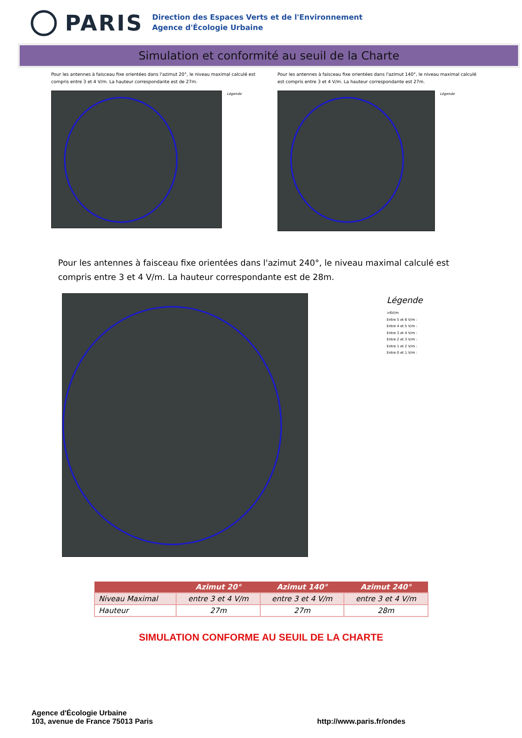PARIS
Direction des Espaces Verts et de l'Environnement
Agence d'Écologie Urbaine
Simulation et conformité au seuil de la Charte
Pour les antennes à faisceau fixe orientées dans l'azimut 20°, le niveau maximal calculé est compris entre 3 et 4 V/m. La hauteur correspondante est de 27m.
Légende
Pour les antennes à faisceau fixe orientées dans l'azimut 140°, le niveau maximal calculé est compris entre 3 et 4 V/m. La hauteur correspondante est 27m.
Légende
Pour les antennes à faisceau fixe orientées dans l'azimut 240°, le niveau maximal calculé est compris entre 3 et 4 V/m. La hauteur correspondante est de 28m.
Légende
>6V/m
Entre 5 et 6 V/m :
Entre 4 et 5 V/m :
Entre 3 et 4 V/m :
Entre 2 et 3 V/m :
Entre 1 et 2 V/m :
Entre 0 et 1 V/m :
| | Azimut 20° | Azimut 140° | Azimut 240° |
| --- | --- | --- | --- |
| Niveau Maximal | entre 3 et 4 V/m | entre 3 et 4 V/m | entre 3 et 4 V/m |
| Hauteur | 27m | 27m | 28m |
SIMULATION CONFORME AU SEUIL DE LA CHARTE
Agence d'Écologie Urbaine
103, avenue de France 75013 Paris
http://www.paris.fr/ondes